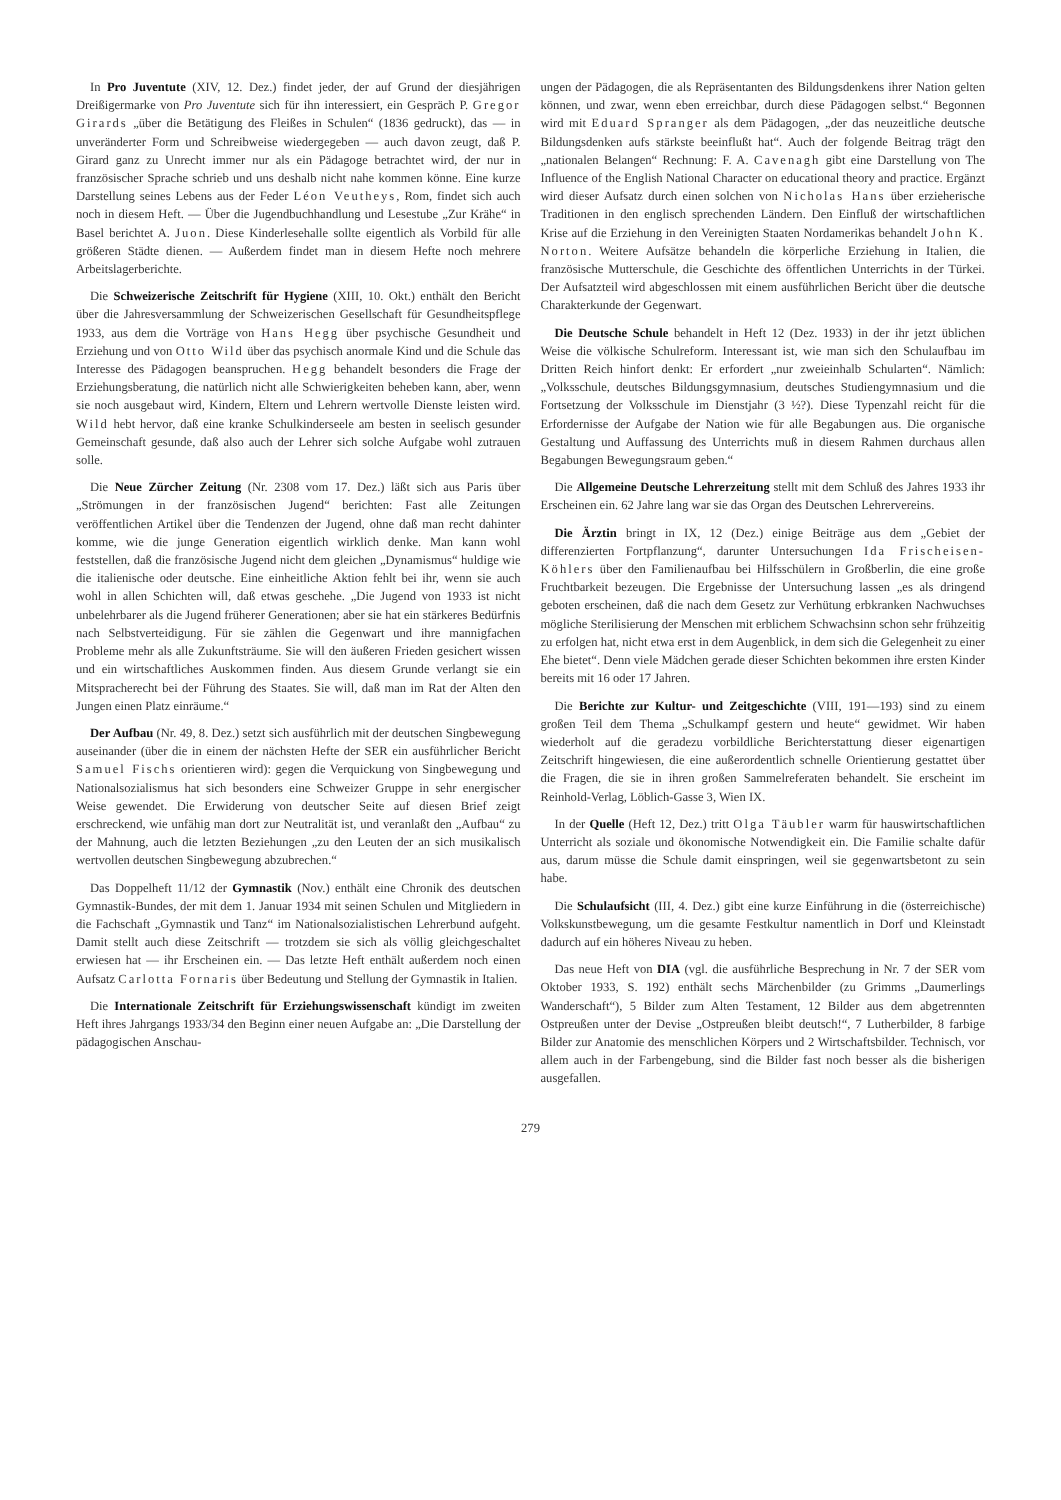In Pro Juventute (XIV, 12. Dez.) findet jeder, der auf Grund der diesjährigen Dreißigermarke von Pro Juventute sich für ihn interessiert, ein Gespräch P. Gregor Girards „über die Betätigung des Fleißes in Schulen“ (1836 gedruckt), das — in unveränderter Form und Schreibweise wiedergegeben — auch davon zeugt, daß P. Girard ganz zu Unrecht immer nur als ein Pädagoge betrachtet wird, der nur in französischer Sprache schrieb und uns deshalb nicht nahe kommen könne. Eine kurze Darstellung seines Lebens aus der Feder Léon Veutheys, Rom, findet sich auch noch in diesem Heft. — Über die Jugendbuchhandlung und Lesestube „Zur Krähe“ in Basel berichtet A. Juon. Diese Kinderlesehalle sollte eigentlich als Vorbild für alle größeren Städte dienen. — Außerdem findet man in diesem Hefte noch mehrere Arbeitslagerberichte.
Die Schweizerische Zeitschrift für Hygiene (XIII, 10. Okt.) enthält den Bericht über die Jahresversammlung der Schweizerischen Gesellschaft für Gesundheitspflege 1933, aus dem die Vorträge von Hans Hegg über psychische Gesundheit und Erziehung und von Otto Wild über das psychisch anormale Kind und die Schule das Interesse des Pädagogen beanspruchen. Hegg behandelt besonders die Frage der Erziehungsberatung, die natürlich nicht alle Schwierigkeiten beheben kann, aber, wenn sie noch ausgebaut wird, Kindern, Eltern und Lehrern wertvolle Dienste leisten wird. Wild hebt hervor, daß eine kranke Schulkinderseele am besten in seelisch gesunder Gemeinschaft gesunde, daß also auch der Lehrer sich solche Aufgabe wohl zutrauen solle.
Die Neue Zürcher Zeitung (Nr. 2308 vom 17. Dez.) läßt sich aus Paris über „Strömungen in der französischen Jugend“ berichten: Fast alle Zeitungen veröffentlichen Artikel über die Tendenzen der Jugend, ohne daß man recht dahinter komme, wie die junge Generation eigentlich wirklich denke. Man kann wohl feststellen, daß die französische Jugend nicht dem gleichen „Dynamismus“ huldige wie die italienische oder deutsche. Eine einheitliche Aktion fehlt bei ihr, wenn sie auch wohl in allen Schichten will, daß etwas geschehe. „Die Jugend von 1933 ist nicht unbelehrbarer als die Jugend früherer Generationen; aber sie hat ein stärkeres Bedürfnis nach Selbstverteidigung. Für sie zählen die Gegenwart und ihre mannigfachen Probleme mehr als alle Zukunftsträume. Sie will den äußeren Frieden gesichert wissen und ein wirtschaftliches Auskommen finden. Aus diesem Grunde verlangt sie ein Mitspracherecht bei der Führung des Staates. Sie will, daß man im Rat der Alten den Jungen einen Platz einräume.“
Der Aufbau (Nr. 49, 8. Dez.) setzt sich ausführlich mit der deutschen Singbewegung auseinander (über die in einem der nächsten Hefte der SER ein ausführlicher Bericht Samuel Fischs orientieren wird): gegen die Verquickung von Singbewegung und Nationalsozialismus hat sich besonders eine Schweizer Gruppe in sehr energischer Weise gewendet. Die Erwiderung von deutscher Seite auf diesen Brief zeigt erschreckend, wie unfähig man dort zur Neutralität ist, und veranlaßt den „Aufbau“ zu der Mahnung, auch die letzten Beziehungen „zu den Leuten der an sich musikalisch wertvollen deutschen Singbewegung abzubrechen.“
Das Doppelheft 11/12 der Gymnastik (Nov.) enthält eine Chronik des deutschen Gymnastik-Bundes, der mit dem 1. Januar 1934 mit seinen Schulen und Mitgliedern in die Fachschaft „Gymnastik und Tanz“ im Nationalsozialistischen Lehrerbund aufgeht. Damit stellt auch diese Zeitschrift — trotzdem sie sich als völlig gleichgeschaltet erwiesen hat — ihr Erscheinen ein. — Das letzte Heft enthält außerdem noch einen Aufsatz Carlotta Fornaris über Bedeutung und Stellung der Gymnastik in Italien.
Die Internationale Zeitschrift für Erziehungswissenschaft kündigt im zweiten Heft ihres Jahrgangs 1933/34 den Beginn einer neuen Aufgabe an: „Die Darstellung der pädagogischen Anschau-
ungen der Pädagogen, die als Repräsentanten des Bildungsdenkens ihrer Nation gelten können, und zwar, wenn eben erreichbar, durch diese Pädagogen selbst.“ Begonnen wird mit Eduard Spranger als dem Pädagogen, „der das neuzeitliche deutsche Bildungsdenken aufs stärkste beeinflußt hat“. Auch der folgende Beitrag trägt den „nationalen Belangen“ Rechnung: F. A. Cavenagh gibt eine Darstellung von The Influence of the English National Character on educational theory and practice. Ergänzt wird dieser Aufsatz durch einen solchen von Nicholas Hans über erzieherische Traditionen in den englisch sprechenden Ländern. Den Einfluß der wirtschaftlichen Krise auf die Erziehung in den Vereinigten Staaten Nordamerikas behandelt John K. Norton. Weitere Aufsätze behandeln die körperliche Erziehung in Italien, die französische Mutterschule, die Geschichte des öffentlichen Unterrichts in der Türkei. Der Aufsatzteil wird abgeschlossen mit einem ausführlichen Bericht über die deutsche Charakterkunde der Gegenwart.
Die Deutsche Schule behandelt in Heft 12 (Dez. 1933) in der ihr jetzt üblichen Weise die völkische Schulreform. Interessant ist, wie man sich den Schulaufbau im Dritten Reich hinfort denkt: Er erfordert „nur zweieinhalb Schularten“. Nämlich: „Volksschule, deutsches Bildungsgymnasium, deutsches Studiengymnasium und die Fortsetzung der Volksschule im Dienstjahr (3 ½?). Diese Typenzahl reicht für die Erfordernisse der Aufgabe der Nation wie für alle Begabungen aus. Die organische Gestaltung und Auffassung des Unterrichts muß in diesem Rahmen durchaus allen Begabungen Bewegungsraum geben.“
Die Allgemeine Deutsche Lehrerzeitung stellt mit dem Schluß des Jahres 1933 ihr Erscheinen ein. 62 Jahre lang war sie das Organ des Deutschen Lehrervereins.
Die Ärztin bringt in IX, 12 (Dez.) einige Beiträge aus dem „Gebiet der differenzierten Fortpflanzung“, darunter Untersuchungen Ida Frischeisen-Köhlers über den Familienaufbau bei Hilfsschülern in Großberlin, die eine große Fruchtbarkeit bezeugen. Die Ergebnisse der Untersuchung lassen „es als dringend geboten erscheinen, daß die nach dem Gesetz zur Verhütung erbkranken Nachwuchses mögliche Sterilisierung der Menschen mit erblichem Schwachsinn schon sehr frühzeitig zu erfolgen hat, nicht etwa erst in dem Augenblick, in dem sich die Gelegenheit zu einer Ehe bietet“. Denn viele Mädchen gerade dieser Schichten bekommen ihre ersten Kinder bereits mit 16 oder 17 Jahren.
Die Berichte zur Kultur- und Zeitgeschichte (VIII, 191—193) sind zu einem großen Teil dem Thema „Schulkampf gestern und heute“ gewidmet. Wir haben wiederholt auf die geradezu vorbildliche Berichterstattung dieser eigenartigen Zeitschrift hingewiesen, die eine außerordentlich schnelle Orientierung gestattet über die Fragen, die sie in ihren großen Sammelreferaten behandelt. Sie erscheint im Reinhold-Verlag, Löblich-Gasse 3, Wien IX.
In der Quelle (Heft 12, Dez.) tritt Olga Täubler warm für hauswirtschaftlichen Unterricht als soziale und ökonomische Notwendigkeit ein. Die Familie schalte dafür aus, darum müsse die Schule damit einspringen, weil sie gegenwartsbetont zu sein habe.
Die Schulaufsicht (III, 4. Dez.) gibt eine kurze Einführung in die (österreichische) Volkskunstbewegung, um die gesamte Festkultur namentlich in Dorf und Kleinstadt dadurch auf ein höheres Niveau zu heben.
Das neue Heft von DIA (vgl. die ausführliche Besprechung in Nr. 7 der SER vom Oktober 1933, S. 192) enthält sechs Märchenbilder (zu Grimms „Daumerlings Wanderschaft“), 5 Bilder zum Alten Testament, 12 Bilder aus dem abgetrennten Ostpreußen unter der Devise „Ostpreußen bleibt deutsch!“, 7 Lutherbilder, 8 farbige Bilder zur Anatomie des menschlichen Körpers und 2 Wirtschaftsbilder. Technisch, vor allem auch in der Farbengebung, sind die Bilder fast noch besser als die bisherigen ausgefallen.
279